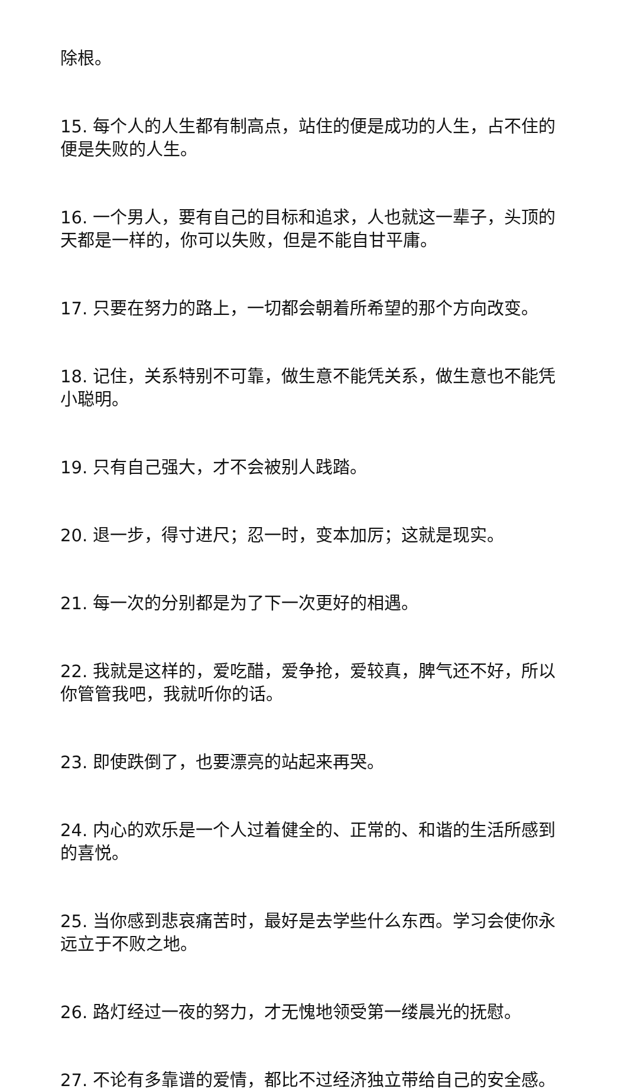除根。
15. 每个人的人生都有制高点，站住的便是成功的人生，占不住的便是失败的人生。
16. 一个男人，要有自己的目标和追求，人也就这一辈子，头顶的天都是一样的，你可以失败，但是不能自甘平庸。
17. 只要在努力的路上，一切都会朝着所希望的那个方向改变。
18. 记住，关系特别不可靠，做生意不能凭关系，做生意也不能凭小聪明。
19. 只有自己强大，才不会被别人践踏。
20. 退一步，得寸进尺；忍一时，变本加厉；这就是现实。
21. 每一次的分别都是为了下一次更好的相遇。
22. 我就是这样的，爱吃醋，爱争抢，爱较真，脾气还不好，所以你管管我吧，我就听你的话。
23. 即使跌倒了，也要漂亮的站起来再哭。
24. 内心的欢乐是一个人过着健全的、正常的、和谐的生活所感到的喜悦。
25. 当你感到悲哀痛苦时，最好是去学些什么东西。学习会使你永远立于不败之地。
26. 路灯经过一夜的努力，才无愧地领受第一缕晨光的抚慰。
27. 不论有多靠谱的爱情，都比不过经济独立带给自己的安全感。